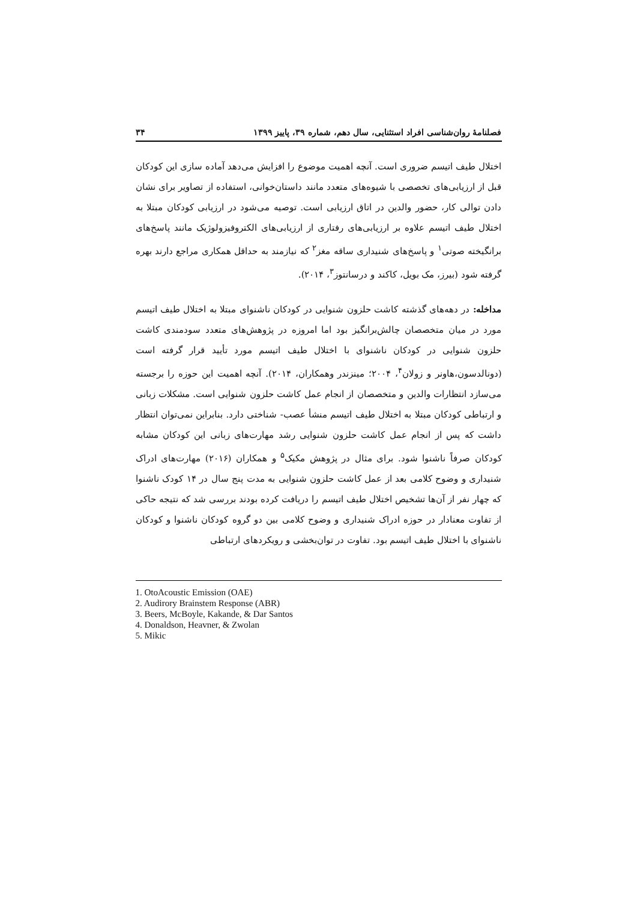فصلنامهٔ روان‌شناسی افراد استثنایی، سال دهم، شماره ۳۹، پاییز ۱۳۹۹ ۳۴
اختلال طیف اتیسم ضروری است. آنچه اهمیت موضوع را افزایش می‌دهد آماده سازی این کودکان قبل از ارزیابی‌های تخصصی با شیوه‌های متعدد مانند داستان‌خوانی، استفاده از تصاویر برای نشان دادن توالی کار، حضور والدین در اتاق ارزیابی است. توصیه می‌شود در ارزیابی کودکان مبتلا به اختلال طیف اتیسم علاوه بر ارزیابی‌های رفتاری از ارزیابی‌های الکتروفیزولوژیک مانند پاسخ‌های برانگیخته صوتی<sup>۱</sup> و پاسخ‌های شنیداری ساقه مغز<sup>۲</sup> که نیازمند به حداقل همکاری مراجع دارند بهره گرفته شود (بیرز، مک بویل، کاکند و درسانتوز<sup>۳</sup>، ۲۰۱۴).
مداخله: در دهه‌های گذشته کاشت حلزون شنوایی در کودکان ناشنوای مبتلا به اختلال طیف اتیسم مورد در میان متخصصان چالش‌برانگیز بود اما امروزه در پژوهش‌های متعدد سودمندی کاشت حلزون شنوایی در کودکان ناشنوای با اختلال طیف اتیسم مورد تأیید قرار گرفته است (دونالدسون،هاونر و زولان<sup>۴</sup>، ۲۰۰۴؛ مینزندر وهمکاران، ۲۰۱۴). آنچه اهمیت این حوزه را برجسته می‌سازد انتظارات والدین و متخصصان از انجام عمل کاشت حلزون شنوایی است. مشکلات زبانی و ارتباطی کودکان مبتلا به اختلال طیف اتیسم منشأ عصب- شناختی دارد. بنابراین نمی‌توان انتظار داشت که پس از انجام عمل کاشت حلزون شنوایی رشد مهارت‌های زبانی این کودکان مشابه کودکان صرفاً ناشنوا شود. برای مثال در پژوهش مکیک<sup>۵</sup> و همکاران (۲۰۱۶) مهارت‌های ادراک شنیداری و وضوح کلامی بعد از عمل کاشت حلزون شنوایی به مدت پنج سال در ۱۴ کودک ناشنوا که چهار نفر از آن‌ها تشخیص اختلال طیف اتیسم را دریافت کرده بودند بررسی شد که نتیجه حاکی از تفاوت معنادار در حوزه ادراک شنیداری و وضوح کلامی بین دو گروه کودکان ناشنوا و کودکان ناشنوای با اختلال طیف اتیسم بود. تفاوت در توان‌بخشی و رویکردهای ارتباطی
1. OtoAcoustic Emission (OAE)
2. Audirory Brainstem Response (ABR)
3. Beers, McBoyle, Kakande, & Dar Santos
4. Donaldson, Heavner, & Zwolan
5. Mikic